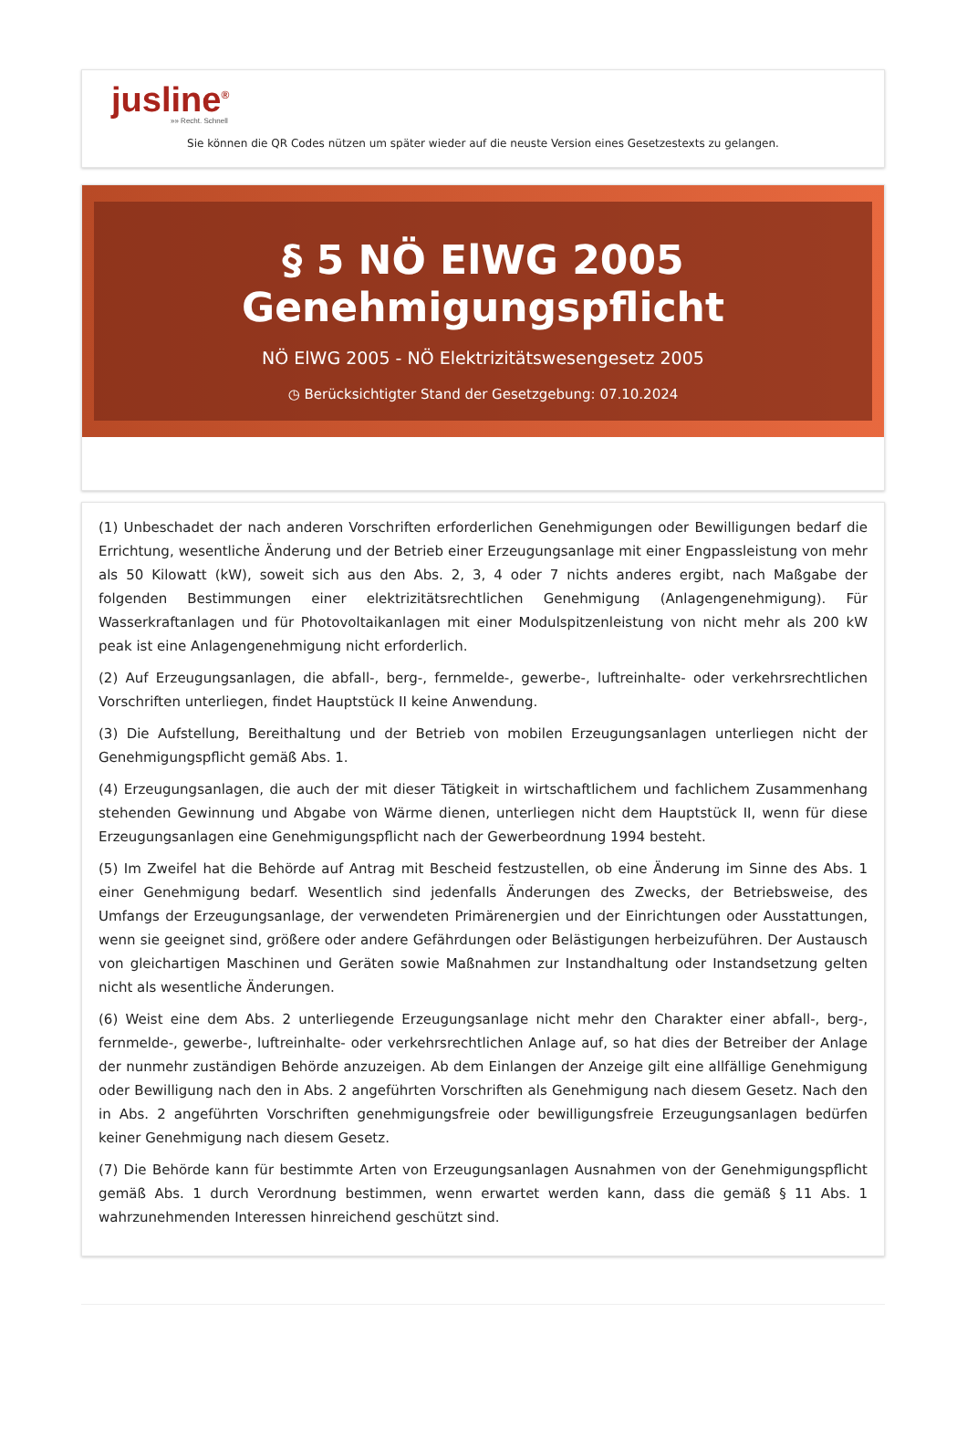jusline<sup>®</sup>
»» Recht. Schnell
Sie können die QR Codes nützen um später wieder auf die neuste Version eines Gesetzestexts zu gelangen.
§ 5 NÖ ElWG 2005
Genehmigungspflicht
NÖ ElWG 2005 - NÖ Elektrizitätswesengesetz 2005
◷ Berücksichtigter Stand der Gesetzgebung: 07.10.2024
(1) Unbeschadet der nach anderen Vorschriften erforderlichen Genehmigungen oder Bewilligungen bedarf die Errichtung, wesentliche Änderung und der Betrieb einer Erzeugungsanlage mit einer Engpassleistung von mehr als 50 Kilowatt (kW), soweit sich aus den Abs. 2, 3, 4 oder 7 nichts anderes ergibt, nach Maßgabe der folgenden Bestimmungen einer elektrizitätsrechtlichen Genehmigung (Anlagengenehmigung). Für Wasserkraftanlagen und für Photovoltaikanlagen mit einer Modulspitzenleistung von nicht mehr als 200 kW peak ist eine Anlagengenehmigung nicht erforderlich.
(2) Auf Erzeugungsanlagen, die abfall-, berg-, fernmelde-, gewerbe-, luftreinhalte- oder verkehrsrechtlichen Vorschriften unterliegen, findet Hauptstück II keine Anwendung.
(3) Die Aufstellung, Bereithaltung und der Betrieb von mobilen Erzeugungsanlagen unterliegen nicht der Genehmigungspflicht gemäß Abs. 1.
(4) Erzeugungsanlagen, die auch der mit dieser Tätigkeit in wirtschaftlichem und fachlichem Zusammenhang stehenden Gewinnung und Abgabe von Wärme dienen, unterliegen nicht dem Hauptstück II, wenn für diese Erzeugungsanlagen eine Genehmigungspflicht nach der Gewerbeordnung 1994 besteht.
(5) Im Zweifel hat die Behörde auf Antrag mit Bescheid festzustellen, ob eine Änderung im Sinne des Abs. 1 einer Genehmigung bedarf. Wesentlich sind jedenfalls Änderungen des Zwecks, der Betriebsweise, des Umfangs der Erzeugungsanlage, der verwendeten Primärenergien und der Einrichtungen oder Ausstattungen, wenn sie geeignet sind, größere oder andere Gefährdungen oder Belästigungen herbeizuführen. Der Austausch von gleichartigen Maschinen und Geräten sowie Maßnahmen zur Instandhaltung oder Instandsetzung gelten nicht als wesentliche Änderungen.
(6) Weist eine dem Abs. 2 unterliegende Erzeugungsanlage nicht mehr den Charakter einer abfall-, berg-, fernmelde-, gewerbe-, luftreinhalte- oder verkehrsrechtlichen Anlage auf, so hat dies der Betreiber der Anlage der nunmehr zuständigen Behörde anzuzeigen. Ab dem Einlangen der Anzeige gilt eine allfällige Genehmigung oder Bewilligung nach den in Abs. 2 angeführten Vorschriften als Genehmigung nach diesem Gesetz. Nach den in Abs. 2 angeführten Vorschriften genehmigungsfreie oder bewilligungsfreie Erzeugungsanlagen bedürfen keiner Genehmigung nach diesem Gesetz.
(7) Die Behörde kann für bestimmte Arten von Erzeugungsanlagen Ausnahmen von der Genehmigungspflicht gemäß Abs. 1 durch Verordnung bestimmen, wenn erwartet werden kann, dass die gemäß § 11 Abs. 1 wahrzunehmenden Interessen hinreichend geschützt sind.